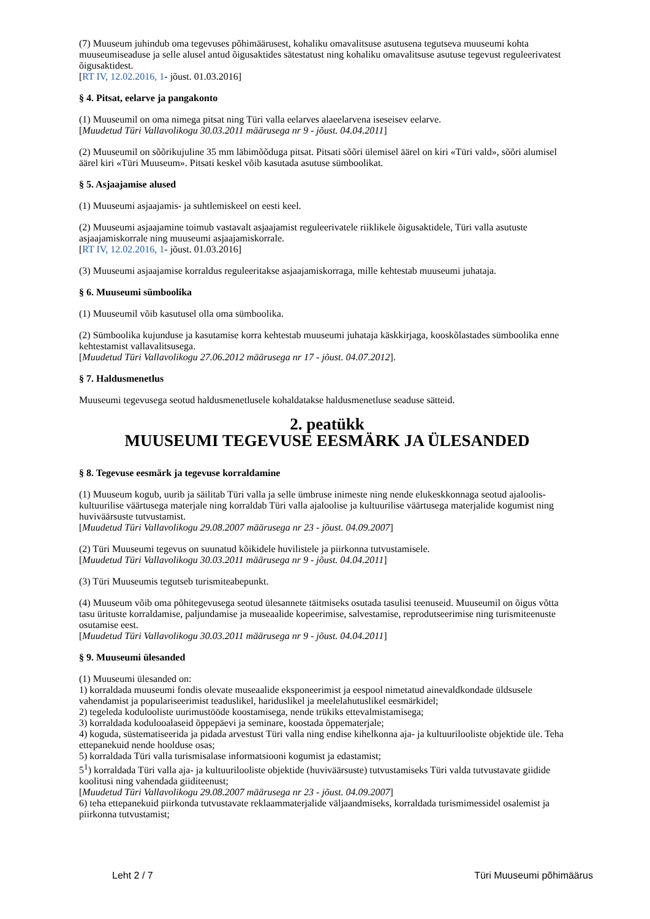(7) Muuseum juhindub oma tegevuses põhimäärusest, kohaliku omavalitsuse asutusena tegutseva muuseumi kohta muuseumiseaduse ja selle alusel antud õigusaktides sätestatust ning kohaliku omavalitsuse asutuse tegevust reguleerivatest õigusaktidest.
[RT IV, 12.02.2016, 1- jõust. 01.03.2016]
§ 4. Pitsat, eelarve ja pangakonto
(1) Muuseumil on oma nimega pitsat ning Türi valla eelarves alaeelarvena iseseisev eelarve.
[Muudetud Türi Vallavolikogu 30.03.2011 määrusega nr 9 - jõust. 04.04.2011]
(2) Muuseumil on sõõrikujuline 35 mm läbimõõduga pitsat. Pitsati sõõri ülemisel äärel on kiri «Türi vald», sõõri alumisel äärel kiri «Türi Muuseum». Pitsati keskel võib kasutada asutuse sümboolikat.
§ 5. Asjaajamise alused
(1) Muuseumi asjaajamis- ja suhtlemiskeel on eesti keel.
(2) Muuseumi asjaajamine toimub vastavalt asjaajamist reguleerivatele riiklikele õigusaktidele, Türi valla asutuste asjaajamiskorrale ning muuseumi asjaajamiskorrale.
[RT IV, 12.02.2016, 1- jõust. 01.03.2016]
(3) Muuseumi asjaajamise korraldus reguleeritakse asjaajamiskorraga, mille kehtestab muuseumi juhataja.
§ 6. Muuseumi sümboolika
(1) Muuseumil võib kasutusel olla oma sümboolika.
(2) Sümboolika kujunduse ja kasutamise korra kehtestab muuseumi juhataja käskkirjaga, kooskõlastades sümboolika enne kehtestamist vallavalitsusega.
[Muudetud Türi Vallavolikogu 27.06.2012 määrusega nr 17 - jõust. 04.07.2012].
§ 7. Haldusmenetlus
Muuseumi tegevusega seotud haldusmenetlusele kohaldatakse haldusmenetluse seaduse sätteid.
2. peatükk
MUUSEUMI TEGEVUSE EESMÄRK JA ÜLESANDED
§ 8. Tegevuse eesmärk ja tegevuse korraldamine
(1) Muuseum kogub, uurib ja säilitab Türi valla ja selle ümbruse inimeste ning nende elukeskkonnaga seotud ajaloolis-kultuurilise väärtusega materjale ning korraldab Türi valla ajaloolise ja kultuurilise väärtusega materjalide kogumist ning huviväärsuste tutvustamist.
[Muudetud Türi Vallavolikogu 29.08.2007 määrusega nr 23 - jõust. 04.09.2007]
(2) Türi Muuseumi tegevus on suunatud kõikidele huvilistele ja piirkonna tutvustamisele.
[Muudetud Türi Vallavolikogu 30.03.2011 määrusega nr 9 - jõust. 04.04.2011]
(3) Türi Muuseumis tegutseb turismiteabepunkt.
(4) Muuseum võib oma põhitegevusega seotud ülesannete täitmiseks osutada tasulisi teenuseid. Muuseumil on õigus võtta tasu ürituste korraldamise, paljundamise ja museaalide kopeerimise, salvestamise, reprodutseerimise ning turismiteenuste osutamise eest.
[Muudetud Türi Vallavolikogu 30.03.2011 määrusega nr 9 - jõust. 04.04.2011]
§ 9. Muuseumi ülesanded
(1) Muuseumi ülesanded on:
1) korraldada muuseumi fondis olevate museaalide eksponeerimist ja eespool nimetatud ainevaldkondade üldsusele vahendamist ja populariseerimist teaduslikel, hariduslikel ja meelelahutuslikel eesmärkidel;
2) tegeleda koduloolistе uurimustööde koostamisega, nende trükiks ettevalmistamisega;
3) korraldada koduloo­alaseid õppepäevi ja seminare, koostada õppematerjale;
4) koguda, süstematiseerida ja pidada arvestust Türi valla ning endise kihelkonna aja- ja kultuurilooliste objektide üle. Teha ettepanekuid nende hoolduse osas;
5) korraldada Türi valla turismisalase informatsiooni kogumist ja edastamist;
5<sup>1</sup>) korraldada Türi valla aja- ja kultuurilooliste objektide (huviväärsuste) tutvustamiseks Türi valda tutvustavate giidide koolitusi ning vahendada giiditeenust;
[Muudetud Türi Vallavolikogu 29.08.2007 määrusega nr 23 - jõust. 04.09.2007]
6) teha ettepanekuid piirkonda tutvustavate reklaammaterjalide väljaandmiseks, korraldada turismimessidel osalemist ja piirkonna tutvustamist;
Leht 2 / 7 Türi Muuseumi põhimäärus